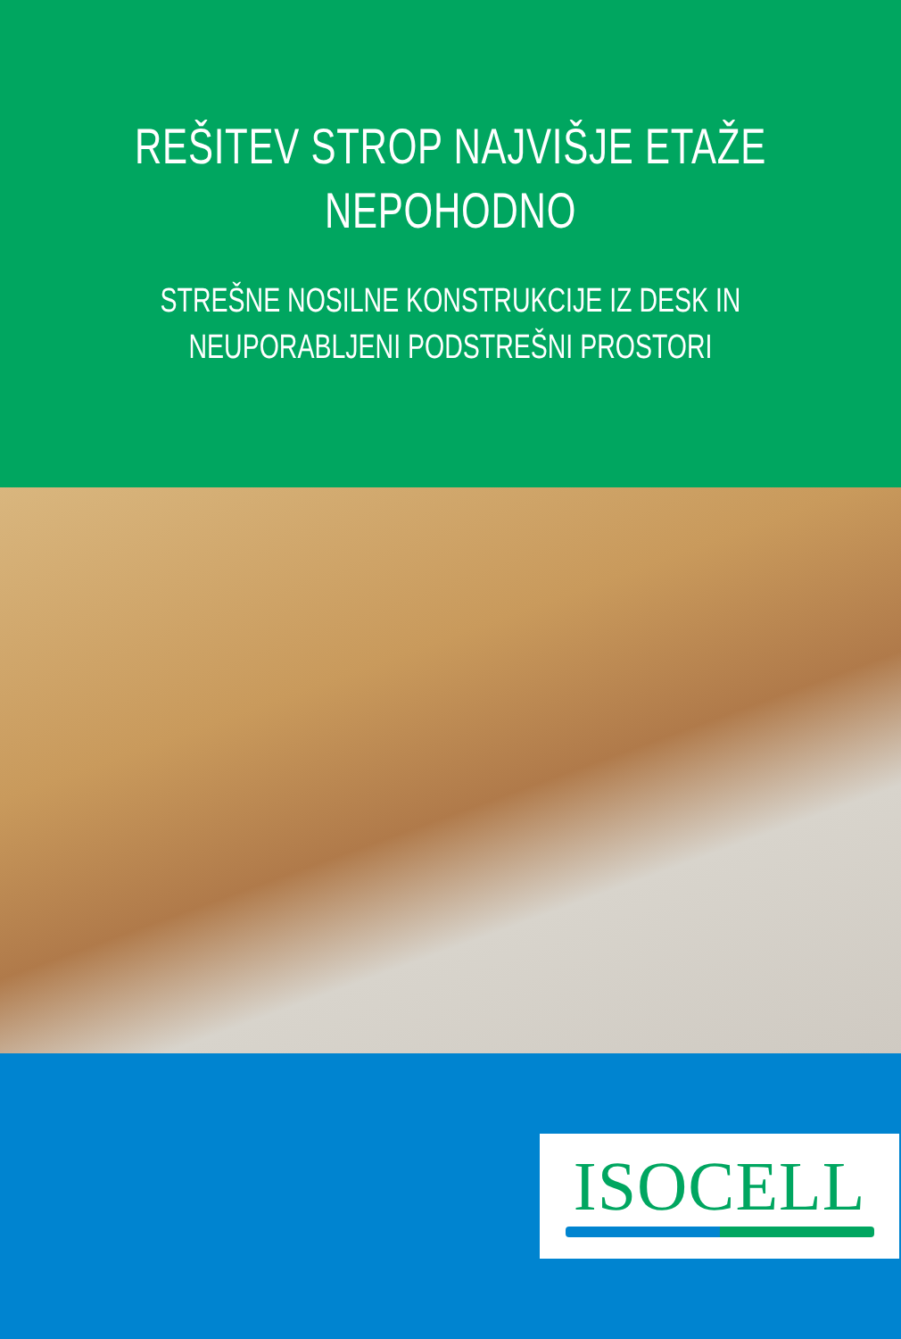REŠITEV STROP NAJVIŠJE ETAŽE
NEPOHODNO
STREŠNE NOSILNE KONSTRUKCIJE IZ DESK IN
NEUPORABLJENI PODSTREŠNI PROSTORI
ISOCELL